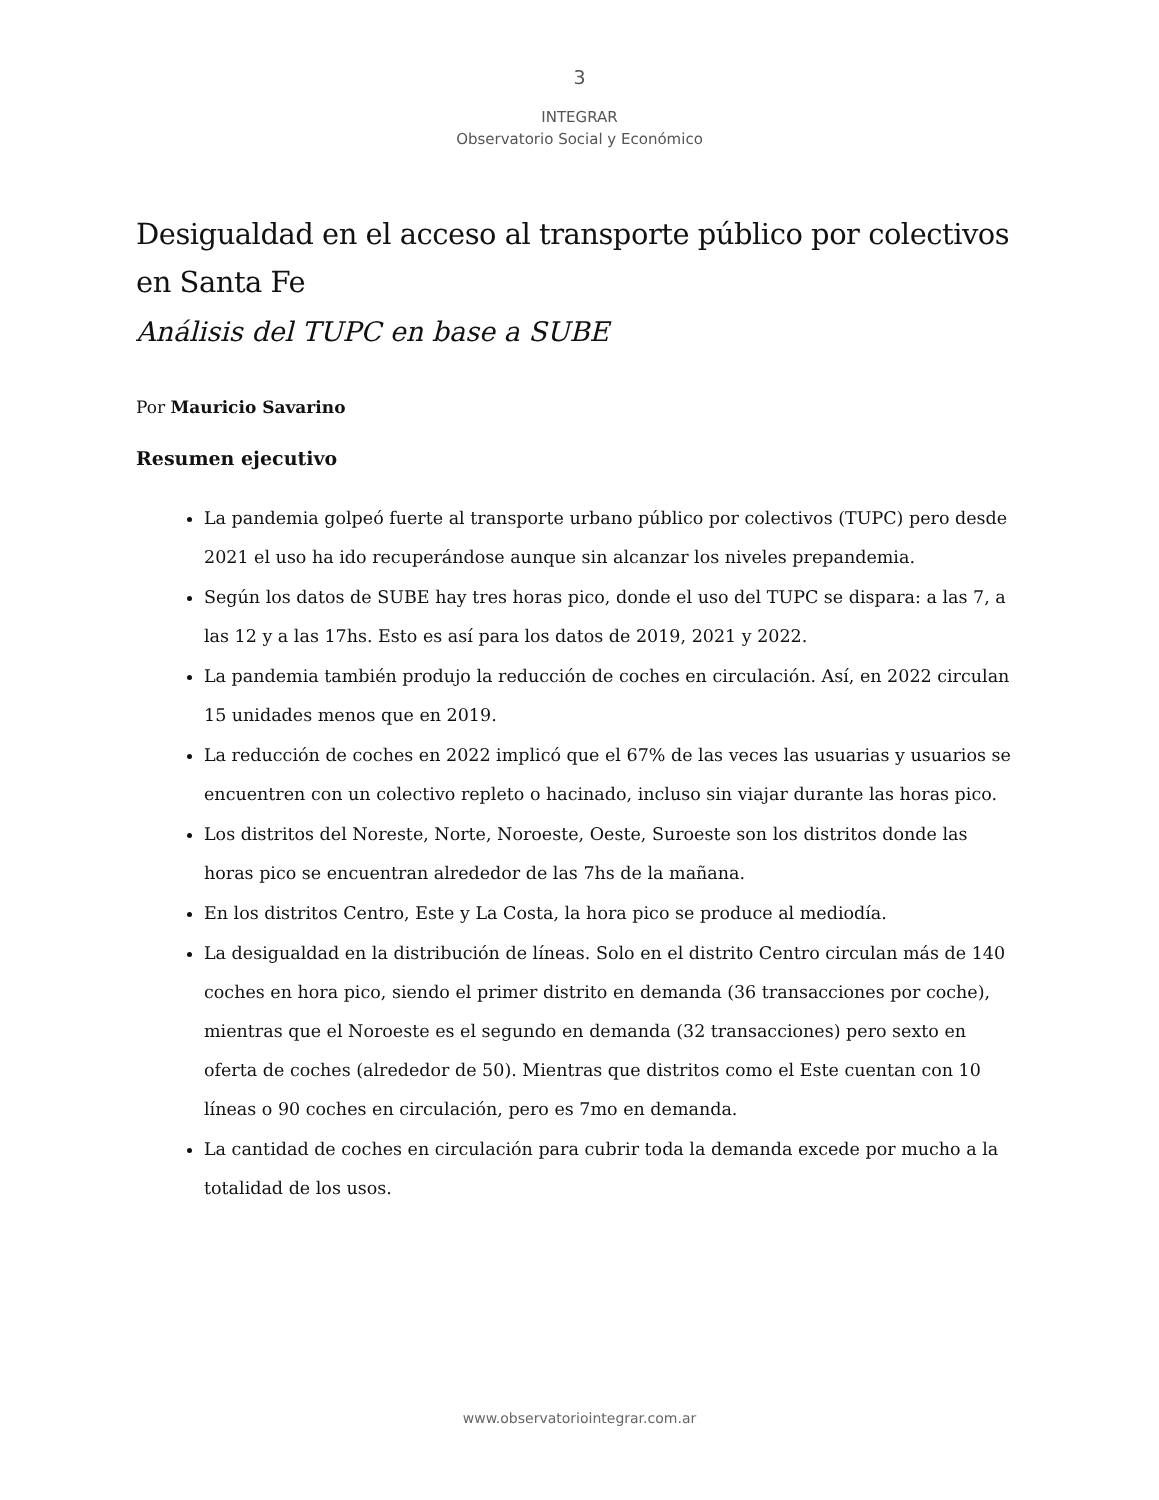3
INTEGRAR
Observatorio Social y Económico
Desigualdad en el acceso al transporte público por colectivos en Santa Fe
Análisis del TUPC en base a SUBE
Por Mauricio Savarino
Resumen ejecutivo
La pandemia golpeó fuerte al transporte urbano público por colectivos (TUPC) pero desde 2021 el uso ha ido recuperándose aunque sin alcanzar los niveles prepandemia.
Según los datos de SUBE hay tres horas pico, donde el uso del TUPC se dispara: a las 7, a las 12 y a las 17hs. Esto es así para los datos de 2019, 2021 y 2022.
La pandemia también produjo la reducción de coches en circulación. Así, en 2022 circulan 15 unidades menos que en 2019.
La reducción de coches en 2022 implicó que el 67% de las veces las usuarias y usuarios se encuentren con un colectivo repleto o hacinado, incluso sin viajar durante las horas pico.
Los distritos del Noreste, Norte, Noroeste, Oeste, Suroeste son los distritos donde las horas pico se encuentran alrededor de las 7hs de la mañana.
En los distritos Centro, Este y La Costa, la hora pico se produce al mediodía.
La desigualdad en la distribución de líneas. Solo en el distrito Centro circulan más de 140 coches en hora pico, siendo el primer distrito en demanda (36 transacciones por coche), mientras que el Noroeste es el segundo en demanda (32 transacciones) pero sexto en oferta de coches (alrededor de 50). Mientras que distritos como el Este cuentan con 10 líneas o 90 coches en circulación, pero es 7mo en demanda.
La cantidad de coches en circulación para cubrir toda la demanda excede por mucho a la totalidad de los usos.
www.observatoriointegrar.com.ar